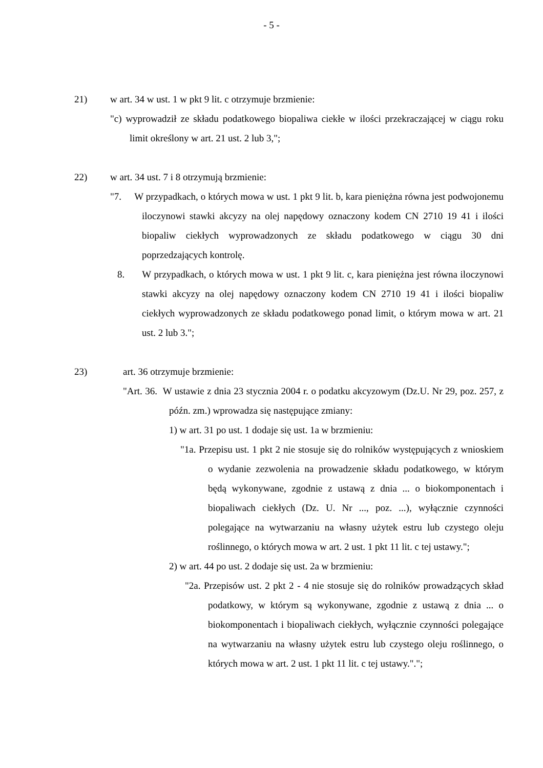- 5 -
21) w art. 34 w ust. 1 w pkt 9 lit. c otrzymuje brzmienie:
"c) wyprowadził ze składu podatkowego biopaliwa ciekłe w ilości przekraczającej w ciągu roku limit określony w art. 21 ust. 2 lub 3,";
22) w art. 34 ust. 7 i 8 otrzymują brzmienie:
"7. W przypadkach, o których mowa w ust. 1 pkt 9 lit. b, kara pieniężna równa jest podwojonemu iloczynowi stawki akcyzy na olej napędowy oznaczony kodem CN 2710 19 41 i ilości biopaliw ciekłych wyprowadzonych ze składu podatkowego w ciągu 30 dni poprzedzających kontrolę.
8. W przypadkach, o których mowa w ust. 1 pkt 9 lit. c, kara pieniężna jest równa iloczynowi stawki akcyzy na olej napędowy oznaczony kodem CN 2710 19 41 i ilości biopaliw ciekłych wyprowadzonych ze składu podatkowego ponad limit, o którym mowa w art. 21 ust. 2 lub 3.";
23) art. 36 otrzymuje brzmienie:
"Art. 36. W ustawie z dnia 23 stycznia 2004 r. o podatku akcyzowym (Dz.U. Nr 29, poz. 257, z późn. zm.) wprowadza się następujące zmiany:
1) w art. 31 po ust. 1 dodaje się ust. 1a w brzmieniu:
"1a. Przepisu ust. 1 pkt 2 nie stosuje się do rolników występujących z wnioskiem o wydanie zezwolenia na prowadzenie składu podatkowego, w którym będą wykonywane, zgodnie z ustawą z dnia ... o biokomponentach i biopaliwach ciekłych (Dz. U. Nr ..., poz. ...), wyłącznie czynności polegające na wytwarzaniu na własny użytek estru lub czystego oleju roślinnego, o których mowa w art. 2 ust. 1 pkt 11 lit. c tej ustawy.";
2) w art. 44 po ust. 2 dodaje się ust. 2a w brzmieniu:
"2a. Przepisów ust. 2 pkt 2 - 4 nie stosuje się do rolników prowadzących skład podatkowy, w którym są wykonywane, zgodnie z ustawą z dnia ... o biokomponentach i biopaliwach ciekłych, wyłącznie czynności polegające na wytwarzaniu na własny użytek estru lub czystego oleju roślinnego, o których mowa w art. 2 ust. 1 pkt 11 lit. c tej ustawy.".";